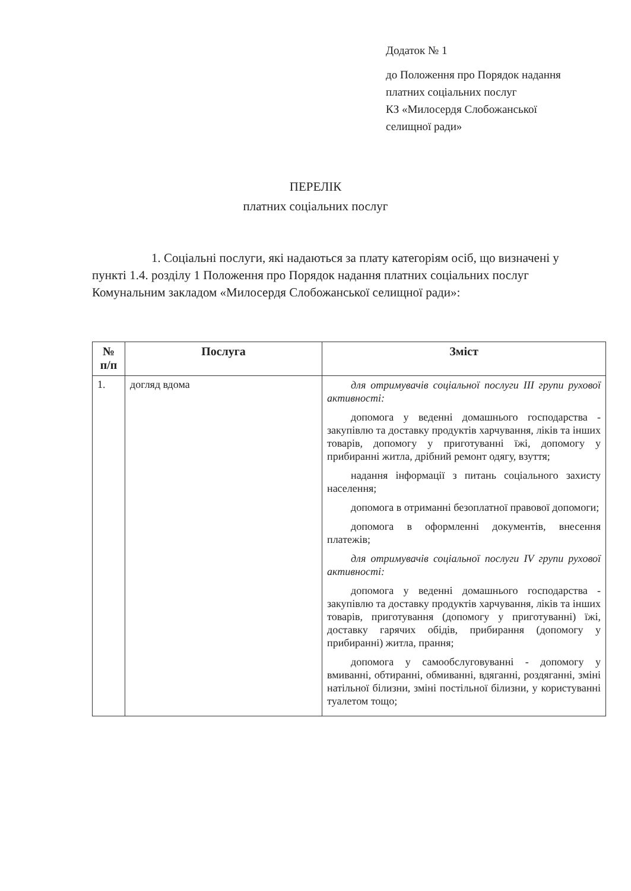Додаток № 1
до Положення про Порядок надання
платних соціальних послуг
КЗ «Милосердя Слобожанської
селищної ради»
ПЕРЕЛІК
платних соціальних послуг
1. Соціальні послуги, які надаються за плату категоріям осіб, що визначені у пункті 1.4. розділу 1 Положення про Порядок надання платних соціальних послуг Комунальним закладом «Милосердя Слобожанської селищної ради»:
| № п/п | Послуга | Зміст |
| --- | --- | --- |
| 1. | догляд вдома | для отримувачів соціальної послуги III групи рухової активності: допомога у веденні домашнього господарства - закупівлю та доставку продуктів харчування, ліків та інших товарів, допомогу у приготуванні їжі, допомогу у прибиранні житла, дрібний ремонт одягу, взуття; надання інформації з питань соціального захисту населення; допомога в отриманні безоплатної правової допомоги; допомога в оформленні документів, внесення платежів; для отримувачів соціальної послуги IV групи рухової активності: допомога у веденні домашнього господарства - закупівлю та доставку продуктів харчування, ліків та інших товарів, приготування (допомогу у приготуванні) їжі, доставку гарячих обідів, прибирання (допомогу у прибиранні) житла, прання; допомога у самообслуговуванні - допомогу у вмиванні, обтиранні, обмиванні, вдяганні, роздяганні, зміні натільної білизни, зміні постільної білизни, у користуванні туалетом тощо; |